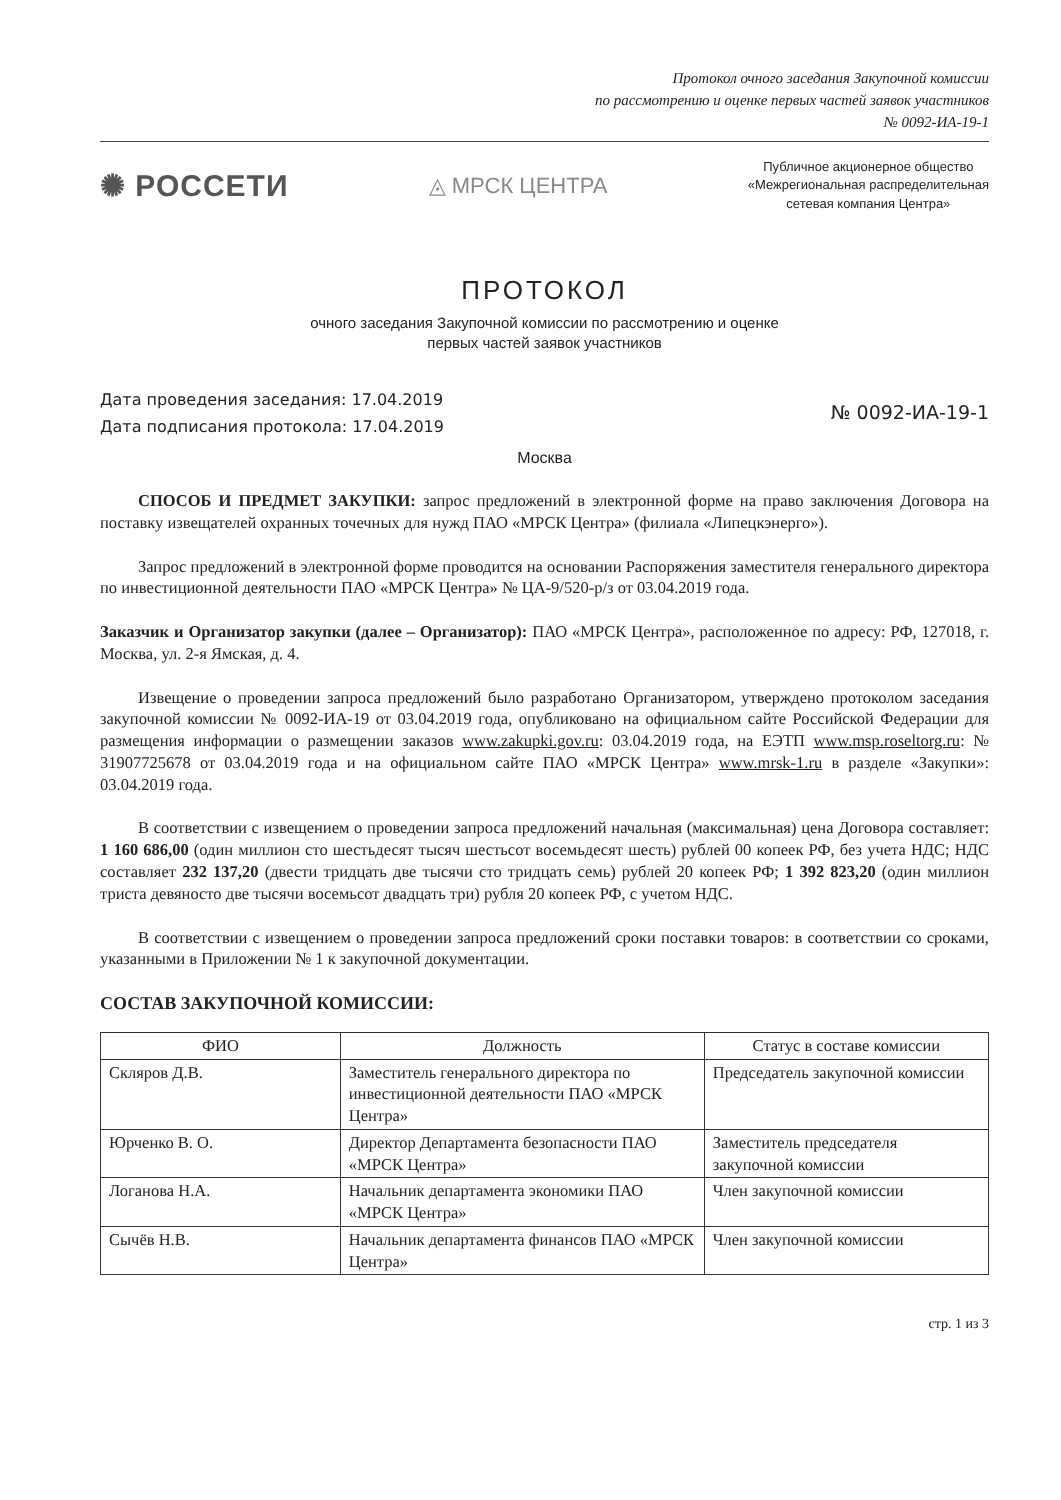Протокол очного заседания Закупочной комиссии
по рассмотрению и оценке первых частей заявок участников
№ 0092-ИА-19-1
✺ РОССЕТИ
◬ МРСК ЦЕНТРА
Публичное акционерное общество
«Межрегиональная распределительная
сетевая компания Центра»
ПРОТОКОЛ
очного заседания Закупочной комиссии по рассмотрению и оценке
первых частей заявок участников
Дата проведения заседания: 17.04.2019
Дата подписания протокола: 17.04.2019
№ 0092-ИА-19-1
Москва
СПОСОБ И ПРЕДМЕТ ЗАКУПКИ: запрос предложений в электронной форме на право заключения Договора на поставку извещателей охранных точечных для нужд ПАО «МРСК Центра» (филиала «Липецкэнерго»).
Запрос предложений в электронной форме проводится на основании Распоряжения заместителя генерального директора по инвестиционной деятельности ПАО «МРСК Центра» № ЦА-9/520-р/з от 03.04.2019 года.
Заказчик и Организатор закупки (далее – Организатор): ПАО «МРСК Центра», расположенное по адресу: РФ, 127018, г. Москва, ул. 2-я Ямская, д. 4.
Извещение о проведении запроса предложений было разработано Организатором, утверждено протоколом заседания закупочной комиссии № 0092-ИА-19 от 03.04.2019 года, опубликовано на официальном сайте Российской Федерации для размещения информации о размещении заказов www.zakupki.gov.ru: 03.04.2019 года, на ЕЭТП www.msp.roseltorg.ru: № 31907725678 от 03.04.2019 года и на официальном сайте ПАО «МРСК Центра» www.mrsk-1.ru в разделе «Закупки»: 03.04.2019 года.
В соответствии с извещением о проведении запроса предложений начальная (максимальная) цена Договора составляет: 1 160 686,00 (один миллион сто шестьдесят тысяч шестьсот восемьдесят шесть) рублей 00 копеек РФ, без учета НДС; НДС составляет 232 137,20 (двести тридцать две тысячи сто тридцать семь) рублей 20 копеек РФ; 1 392 823,20 (один миллион триста девяносто две тысячи восемьсот двадцать три) рубля 20 копеек РФ, с учетом НДС.
В соответствии с извещением о проведении запроса предложений сроки поставки товаров: в соответствии со сроками, указанными в Приложении № 1 к закупочной документации.
СОСТАВ ЗАКУПОЧНОЙ КОМИССИИ:
| ФИО | Должность | Статус в составе комиссии |
| --- | --- | --- |
| Скляров Д.В. | Заместитель генерального директора по инвестиционной деятельности ПАО «МРСК Центра» | Председатель закупочной комиссии |
| Юрченко В. О. | Директор Департамента безопасности ПАО «МРСК Центра» | Заместитель председателя закупочной комиссии |
| Логанова Н.А. | Начальник департамента экономики ПАО «МРСК Центра» | Член закупочной комиссии |
| Сычёв Н.В. | Начальник департамента финансов ПАО «МРСК Центра» | Член закупочной комиссии |
стр. 1 из 3